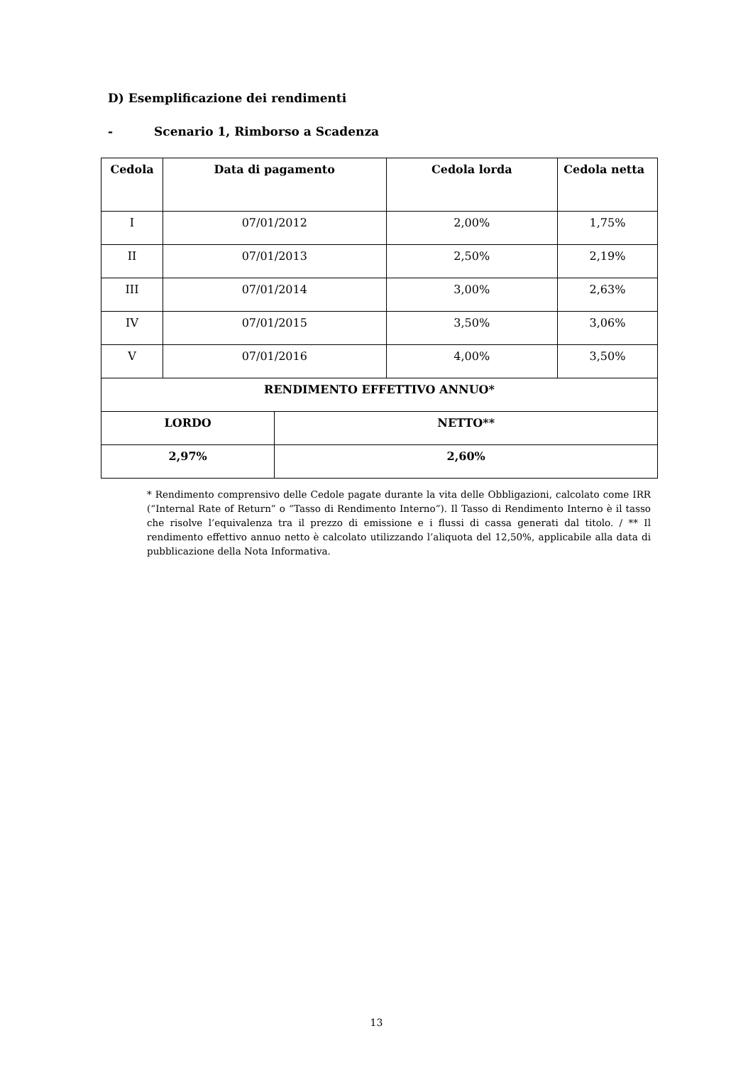D) Esemplificazione dei rendimenti
- Scenario 1, Rimborso a Scadenza
| Cedola | Data di pagamento | | Cedola lorda | Cedola netta |
| --- | --- | --- | --- | --- |
| I | 07/01/2012 | | 2,00% | 1,75% |
| II | 07/01/2013 | | 2,50% | 2,19% |
| III | 07/01/2014 | | 3,00% | 2,63% |
| IV | 07/01/2015 | | 3,50% | 3,06% |
| V | 07/01/2016 | | 4,00% | 3,50% |
| RENDIMENTO EFFETTIVO ANNUO* | | | | |
| LORDO | | NETTO** | | |
| 2,97% | | 2,60% | | |
* Rendimento comprensivo delle Cedole pagate durante la vita delle Obbligazioni, calcolato come IRR (“Internal Rate of Return” o “Tasso di Rendimento Interno”). Il Tasso di Rendimento Interno è il tasso che risolve l’equivalenza tra il prezzo di emissione e i flussi di cassa generati dal titolo. / ** Il rendimento effettivo annuo netto è calcolato utilizzando l’aliquota del 12,50%, applicabile alla data di pubblicazione della Nota Informativa.
13